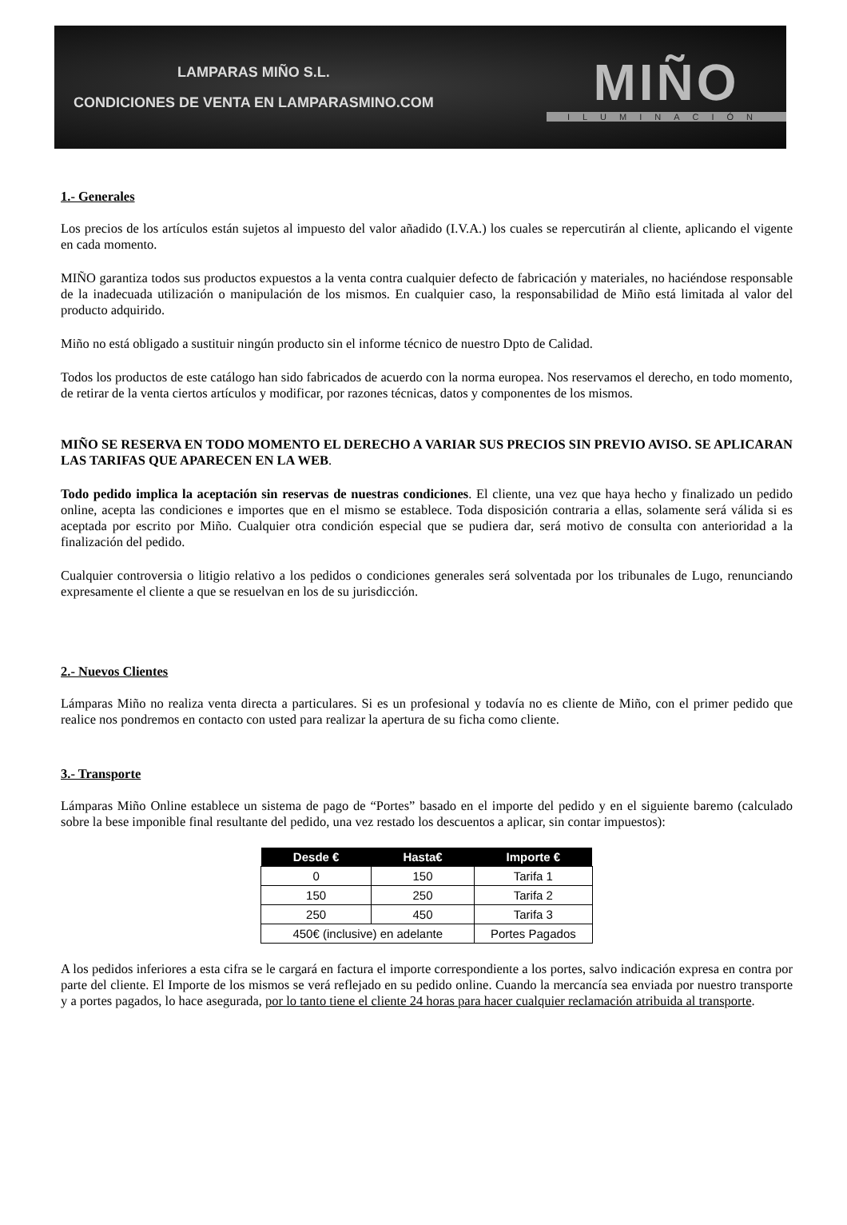LAMPARAS MIÑO S.L.
CONDICIONES DE VENTA EN LAMPARASMINO.COM
MIÑO
ILUMINACIÓN
1.- Generales
Los precios de los artículos están sujetos al impuesto del valor añadido (I.V.A.) los cuales se repercutirán al cliente, aplicando el vigente en cada momento.
MIÑO garantiza todos sus productos expuestos a la venta contra cualquier defecto de fabricación y materiales, no haciéndose responsable de la inadecuada utilización o manipulación de los mismos. En cualquier caso, la responsabilidad de Miño está limitada al valor del producto adquirido.
Miño no está obligado a sustituir ningún producto sin el informe técnico de nuestro Dpto de Calidad.
Todos los productos de este catálogo han sido fabricados de acuerdo con la norma europea. Nos reservamos el derecho, en todo momento, de retirar de la venta ciertos artículos y modificar, por razones técnicas, datos y componentes de los mismos.
MIÑO SE RESERVA EN TODO MOMENTO EL DERECHO A VARIAR SUS PRECIOS SIN PREVIO AVISO. SE APLICARAN LAS TARIFAS QUE APARECEN EN LA WEB.
Todo pedido implica la aceptación sin reservas de nuestras condiciones. El cliente, una vez que haya hecho y finalizado un pedido online, acepta las condiciones e importes que en el mismo se establece. Toda disposición contraria a ellas, solamente será válida si es aceptada por escrito por Miño. Cualquier otra condición especial que se pudiera dar, será motivo de consulta con anterioridad a la finalización del pedido.
Cualquier controversia o litigio relativo a los pedidos o condiciones generales será solventada por los tribunales de Lugo, renunciando expresamente el cliente a que se resuelvan en los de su jurisdicción.
2.- Nuevos Clientes
Lámparas Miño no realiza venta directa a particulares. Si es un profesional y todavía no es cliente de Miño, con el primer pedido que realice nos pondremos en contacto con usted para realizar la apertura de su ficha como cliente.
3.- Transporte
Lámparas Miño Online establece un sistema de pago de “Portes” basado en el importe del pedido y en el siguiente baremo (calculado sobre la bese imponible final resultante del pedido, una vez restado los descuentos a aplicar, sin contar impuestos):
| Desde € | Hasta€ | Importe € |
| --- | --- | --- |
| 0 | 150 | Tarifa 1 |
| 150 | 250 | Tarifa 2 |
| 250 | 450 | Tarifa 3 |
| 450€ (inclusive) en adelante | | Portes Pagados |
A los pedidos inferiores a esta cifra se le cargará en factura el importe correspondiente a los portes, salvo indicación expresa en contra por parte del cliente. El Importe de los mismos se verá reflejado en su pedido online. Cuando la mercancía sea enviada por nuestro transporte y a portes pagados, lo hace asegurada, por lo tanto tiene el cliente 24 horas para hacer cualquier reclamación atribuida al transporte.